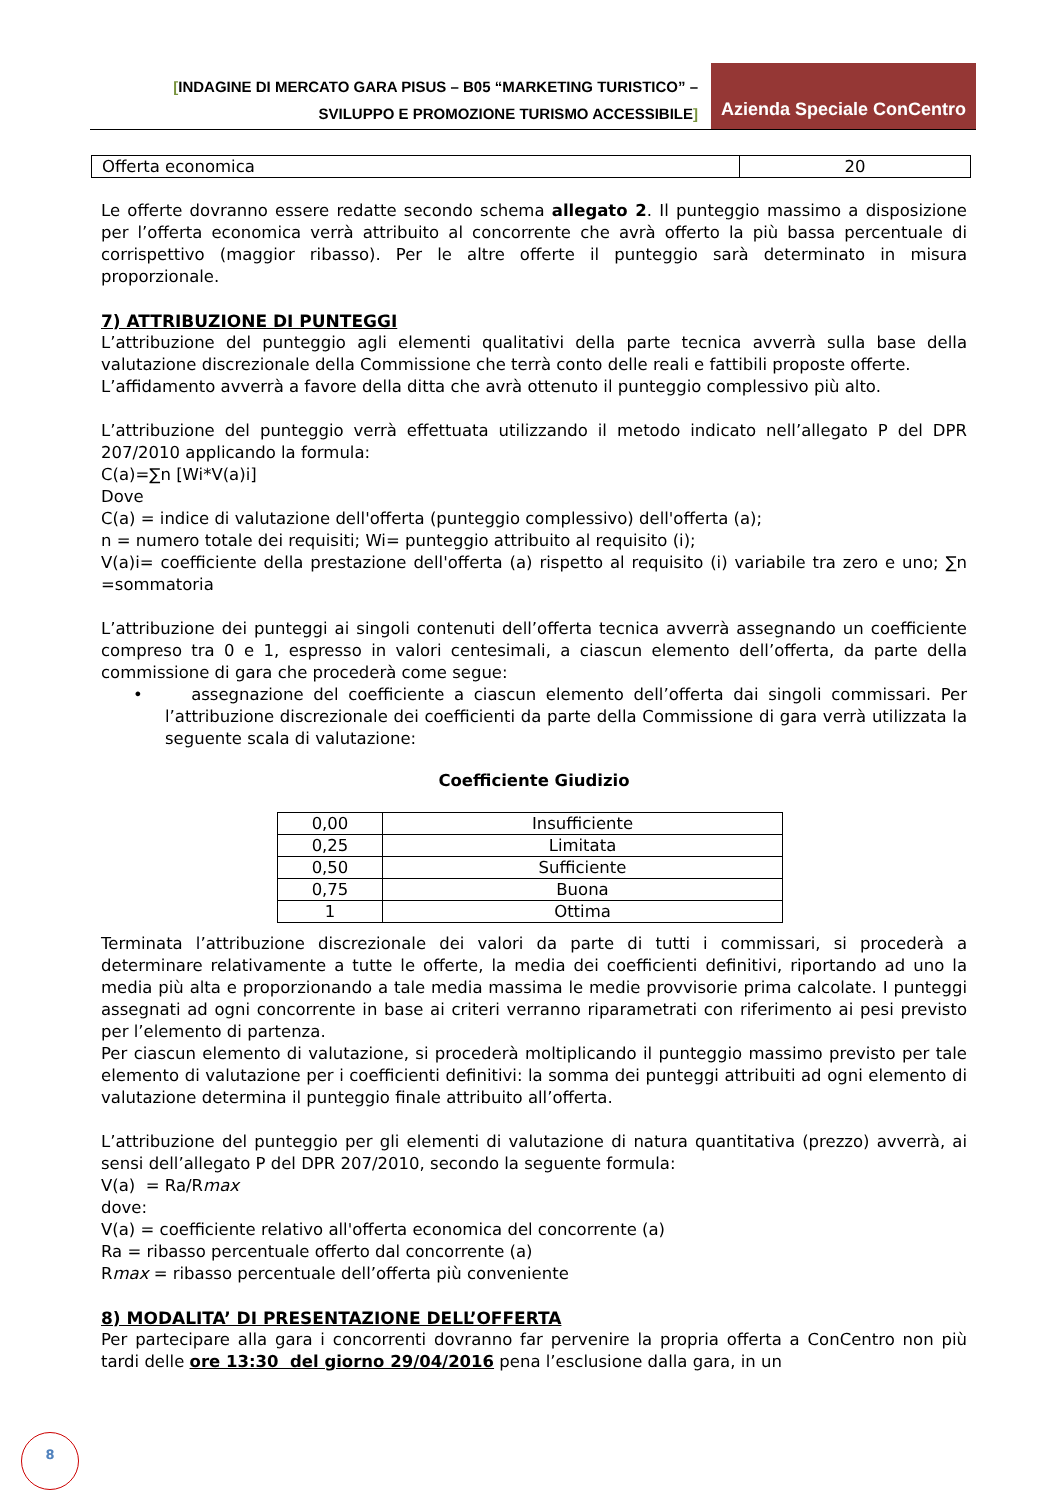[INDAGINE DI MERCATO GARA PISUS – B05 “MARKETING TURISTICO” –
SVILUPPO E PROMOZIONE TURISMO ACCESSIBILE]
Azienda Speciale ConCentro
| Offerta economica | 20 |
Le offerte dovranno essere redatte secondo schema allegato 2. Il punteggio massimo a disposizione per l’offerta economica verrà attribuito al concorrente che avrà offerto la più bassa percentuale di corrispettivo (maggior ribasso). Per le altre offerte il punteggio sarà determinato in misura proporzionale.
7) ATTRIBUZIONE DI PUNTEGGI
L’attribuzione del punteggio agli elementi qualitativi della parte tecnica avverrà sulla base della valutazione discrezionale della Commissione che terrà conto delle reali e fattibili proposte offerte.
L’affidamento avverrà a favore della ditta che avrà ottenuto il punteggio complessivo più alto.
L’attribuzione del punteggio verrà effettuata utilizzando il metodo indicato nell’allegato P del DPR 207/2010 applicando la formula:
C(a)=∑n [Wi*V(a)i]
Dove
C(a) = indice di valutazione dell'offerta (punteggio complessivo) dell'offerta (a);
n = numero totale dei requisiti; Wi= punteggio attribuito al requisito (i);
V(a)i= coefficiente della prestazione dell'offerta (a) rispetto al requisito (i) variabile tra zero e uno; ∑n =sommatoria
L’attribuzione dei punteggi ai singoli contenuti dell’offerta tecnica avverrà assegnando un coefficiente compreso tra 0 e 1, espresso in valori centesimali, a ciascun elemento dell’offerta, da parte della commissione di gara che procederà come segue:
• assegnazione del coefficiente a ciascun elemento dell’offerta dai singoli commissari. Per l’attribuzione discrezionale dei coefficienti da parte della Commissione di gara verrà utilizzata la seguente scala di valutazione:
Coefficiente Giudizio
| 0,00 | Insufficiente |
| 0,25 | Limitata |
| 0,50 | Sufficiente |
| 0,75 | Buona |
| 1 | Ottima |
Terminata l’attribuzione discrezionale dei valori da parte di tutti i commissari, si procederà a determinare relativamente a tutte le offerte, la media dei coefficienti definitivi, riportando ad uno la media più alta e proporzionando a tale media massima le medie provvisorie prima calcolate. I punteggi assegnati ad ogni concorrente in base ai criteri verranno riparametrati con riferimento ai pesi previsto per l’elemento di partenza.
Per ciascun elemento di valutazione, si procederà moltiplicando il punteggio massimo previsto per tale elemento di valutazione per i coefficienti definitivi: la somma dei punteggi attribuiti ad ogni elemento di valutazione determina il punteggio finale attribuito all’offerta.
L’attribuzione del punteggio per gli elementi di valutazione di natura quantitativa (prezzo) avverrà, ai sensi dell’allegato P del DPR 207/2010, secondo la seguente formula:
V(a) = Ra/Rmax
dove:
V(a) = coefficiente relativo all'offerta economica del concorrente (a)
Ra = ribasso percentuale offerto dal concorrente (a)
Rmax = ribasso percentuale dell’offerta più conveniente
8) MODALITA’ DI PRESENTAZIONE DELL’OFFERTA
Per partecipare alla gara i concorrenti dovranno far pervenire la propria offerta a ConCentro non più tardi delle ore 13:30 del giorno 29/04/2016 pena l’esclusione dalla gara, in un
8